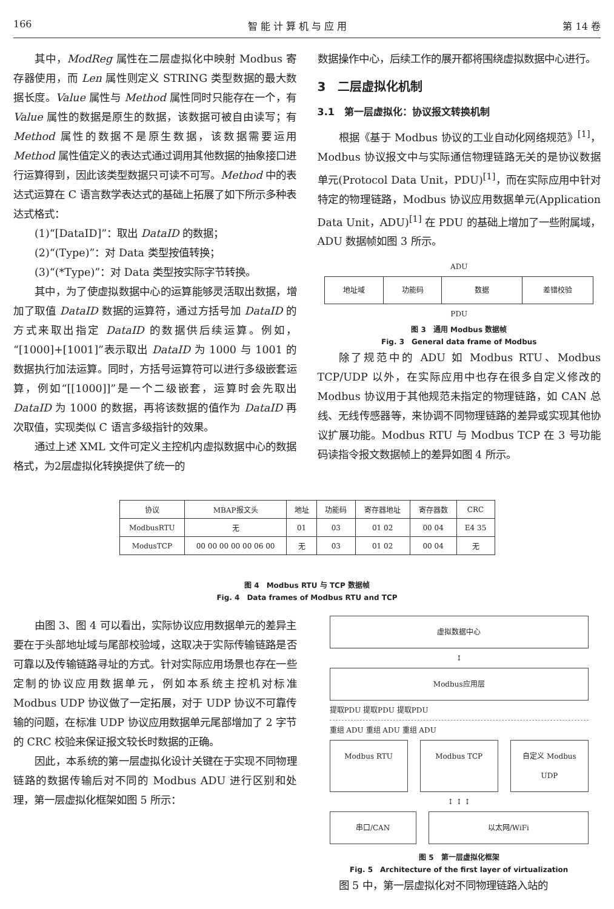166 智 能 计 算 机 与 应 用 第 14 卷
其中，ModReg 属性在二层虚拟化中映射 Modbus 寄存器使用，而 Len 属性则定义 STRING 类型数据的最大数据长度。Value 属性与 Method 属性同时只能存在一个，有 Value 属性的数据是原生的数据，该数据可被自由读写；有 Method 属性的数据不是原生数据，该数据需要运用 Method 属性值定义的表达式通过调用其他数据的抽象接口进行运算得到，因此该类型数据只可读不可写。Method 中的表达式运算在 C 语言数学表达式的基础上拓展了如下所示多种表达式格式：
(1)“[DataID]”：取出 DataID 的数据；
(2)“(Type)”：对 Data 类型按值转换；
(3)“(*Type)”：对 Data 类型按实际字节转换。
其中，为了使虚拟数据中心的运算能够灵活取出数据，增加了取值 DataID 数据的运算符，通过方括号加 DataID 的方式来取出指定 DataID 的数据供后续运算。例如，“[1000]+[1001]”表示取出 DataID 为 1000 与 1001 的数据执行加法运算。同时，方括号运算符可以进行多级嵌套运算，例如“[[1000]]”是一个二级嵌套，运算时会先取出 DataID 为 1000 的数据，再将该数据的值作为 DataID 再次取值，实现类似 C 语言多级指针的效果。
通过上述 XML 文件可定义主控机内虚拟数据中心的数据格式，为2层虚拟化转换提供了统一的
数据操作中心，后续工作的展开都将围绕虚拟数据中心进行。
3　二层虚拟化机制
3.1　第一层虚拟化：协议报文转换机制
根据《基于 Modbus 协议的工业自动化网络规范》<sup>[1]</sup>，Modbus 协议报文中与实际通信物理链路无关的是协议数据单元(Protocol Data Unit，PDU)<sup>[1]</sup>，而在实际应用中针对特定的物理链路，Modbus 协议应用数据单元(Application Data Unit，ADU)<sup>[1]</sup> 在 PDU 的基础上增加了一些附属域，ADU 数据帧如图 3 所示。
ADU
| 地址域 | 功能码 | 数据 | 差错校验 |
PDU
图 3　通用 Modbus 数据帧
Fig. 3　General data frame of Modbus
除了规范中的 ADU 如 Modbus RTU、Modbus TCP/UDP 以外，在实际应用中也存在很多自定义修改的 Modbus 协议用于其他规范未指定的物理链路，如 CAN 总线、无线传感器等，来协调不同物理链路的差异或实现其他协议扩展功能。Modbus RTU 与 Modbus TCP 在 3 号功能码读指令报文数据帧上的差异如图 4 所示。
| 协议 | MBAP报文头 | 地址 | 功能码 | 寄存器地址 | 寄存器数 | CRC |
| ModbusRTU | 无 | 01 | 03 | 01 02 | 00 04 | E4 35 |
| ModusTCP | 00 00 00 00 00 06 00 | 无 | 03 | 01 02 | 00 04 | 无 |
图 4　Modbus RTU 与 TCP 数据帧
Fig. 4　Data frames of Modbus RTU and TCP
由图 3、图 4 可以看出，实际协议应用数据单元的差异主要在于头部地址域与尾部校验域，这取决于实际传输链路是否可靠以及传输链路寻址的方式。针对实际应用场景也存在一些定制的协议应用数据单元，例如本系统主控机对标准 Modbus UDP 协议做了一定拓展，对于 UDP 协议不可靠传输的问题，在标准 UDP 协议应用数据单元尾部增加了 2 字节的 CRC 校验来保证报文较长时数据的正确。
因此，本系统的第一层虚拟化设计关键在于实现不同物理链路的数据传输后对不同的 Modbus ADU 进行区别和处理，第一层虚拟化框架如图 5 所示：
虚拟数据中心
↕
Modbus应用层
提取PDU 提取PDU 提取PDU
重组 ADU 重组 ADU 重组 ADU
Modbus RTU Modbus TCP 自定义 Modbus UDP
↕ ↕ ↕
串口/CAN 以太网/WiFi
图 5　第一层虚拟化框架
Fig. 5　Architecture of the first layer of virtualization
图 5 中，第一层虚拟化对不同物理链路入站的